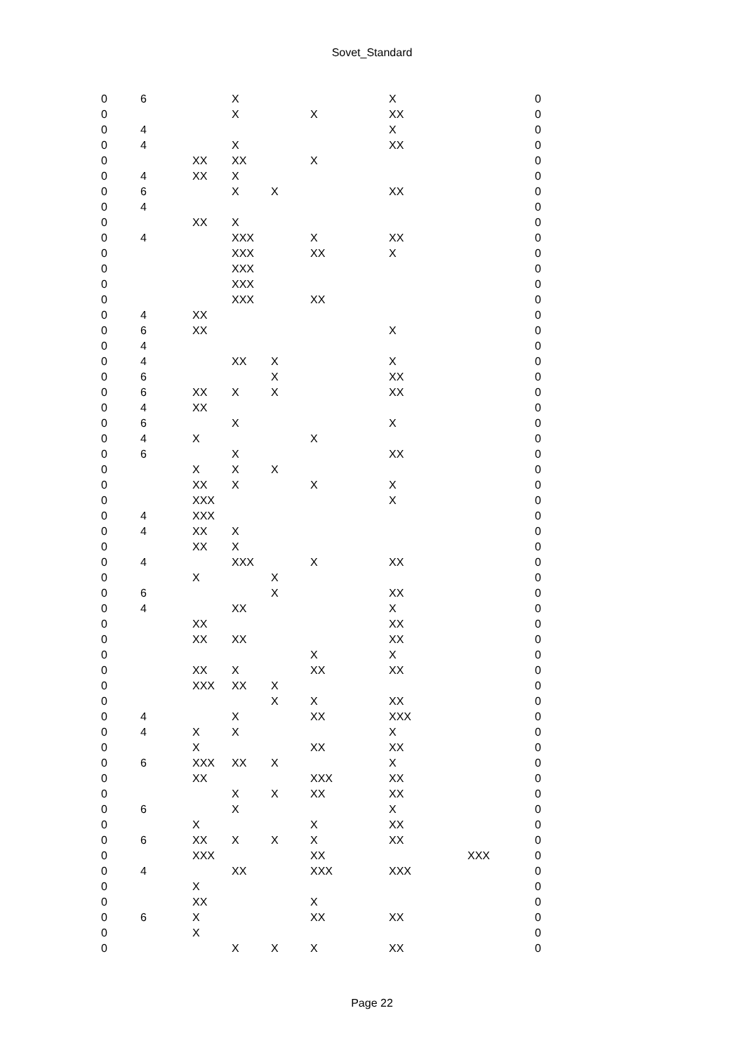Sovet_Standard
| 0 | 6 | | X | | | X | | 0 |
| 0 | | | X | | X | XX | | 0 |
| 0 | 4 | | | | | X | | 0 |
| 0 | 4 | | X | | | XX | | 0 |
| 0 | | XX | XX | | X | | | 0 |
| 0 | 4 | XX | X | | | | | 0 |
| 0 | 6 | | X | X | | XX | | 0 |
| 0 | 4 | | | | | | | 0 |
| 0 | | XX | X | | | | | 0 |
| 0 | 4 | | XXX | | X | XX | | 0 |
| 0 | | | XXX | | XX | X | | 0 |
| 0 | | | XXX | | | | | 0 |
| 0 | | | XXX | | | | | 0 |
| 0 | | | XXX | | XX | | | 0 |
| 0 | 4 | XX | | | | | | 0 |
| 0 | 6 | XX | | | | X | | 0 |
| 0 | 4 | | | | | | | 0 |
| 0 | 4 | | XX | X | | X | | 0 |
| 0 | 6 | | | X | | XX | | 0 |
| 0 | 6 | XX | X | X | | XX | | 0 |
| 0 | 4 | XX | | | | | | 0 |
| 0 | 6 | | X | | | X | | 0 |
| 0 | 4 | X | | | X | | | 0 |
| 0 | 6 | | X | | | XX | | 0 |
| 0 | | X | X | X | | | | 0 |
| 0 | | XX | X | | X | X | | 0 |
| 0 | | XXX | | | | X | | 0 |
| 0 | 4 | XXX | | | | | | 0 |
| 0 | 4 | XX | X | | | | | 0 |
| 0 | | XX | X | | | | | 0 |
| 0 | 4 | | XXX | | X | XX | | 0 |
| 0 | | X | | X | | | | 0 |
| 0 | 6 | | | X | | XX | | 0 |
| 0 | 4 | | XX | | | X | | 0 |
| 0 | | XX | | | | XX | | 0 |
| 0 | | XX | XX | | | XX | | 0 |
| 0 | | | | | X | X | | 0 |
| 0 | | XX | X | | XX | XX | | 0 |
| 0 | | XXX | XX | X | | | | 0 |
| 0 | | | | X | X | XX | | 0 |
| 0 | 4 | | X | | XX | XXX | | 0 |
| 0 | 4 | X | X | | | X | | 0 |
| 0 | | X | | | XX | XX | | 0 |
| 0 | 6 | XXX | XX | X | | X | | 0 |
| 0 | | XX | | | XXX | XX | | 0 |
| 0 | | | X | X | XX | XX | | 0 |
| 0 | 6 | | X | | | X | | 0 |
| 0 | | X | | | X | XX | | 0 |
| 0 | 6 | XX | X | X | X | XX | | 0 |
| 0 | | XXX | | | XX | | XXX | 0 |
| 0 | 4 | | XX | | XXX | XXX | | 0 |
| 0 | | X | | | | | | 0 |
| 0 | | XX | | | X | | | 0 |
| 0 | 6 | X | | | XX | XX | | 0 |
| 0 | | X | | | | | | 0 |
| 0 | | | X | X | X | XX | | 0 |
Page 22